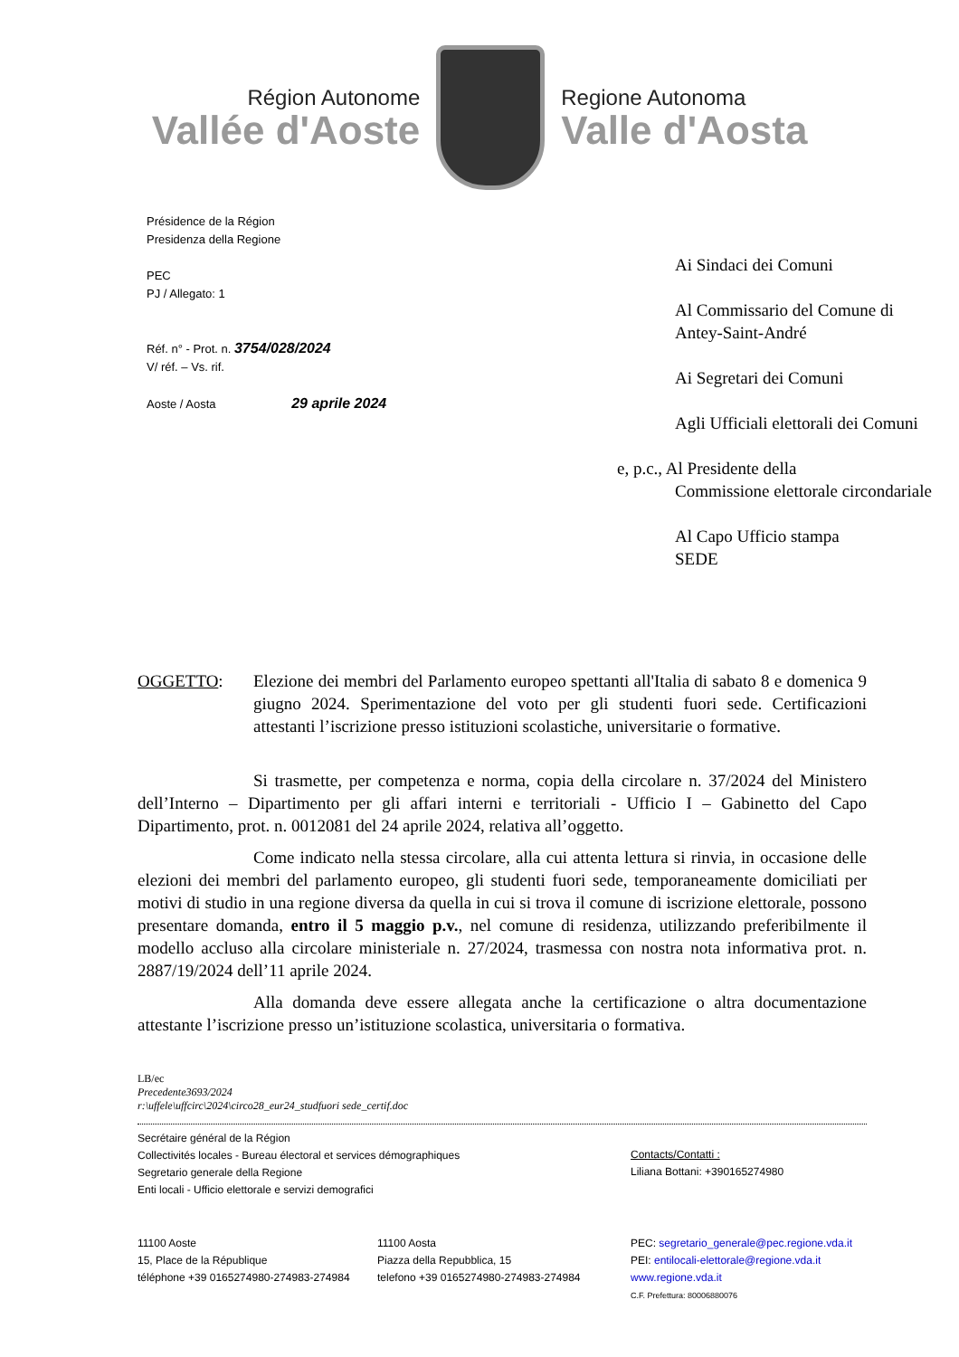Région Autonome
Vallée d'Aoste
Regione Autonoma
Valle d'Aosta
Présidence de la Région
Presidenza della Regione
PEC
PJ / Allegato: 1
Réf. n° - Prot. n. 3754/028/2024
V/ réf. – Vs. rif.
Aoste / Aosta 29 aprile 2024
Ai Sindaci dei Comuni
Al Commissario del Comune di
Antey-Saint-André
Ai Segretari dei Comuni
Agli Ufficiali elettorali dei Comuni
e, p.c., Al Presidente della
Commissione elettorale circondariale
Al Capo Ufficio stampa
SEDE
OGGETTO: Elezione dei membri del Parlamento europeo spettanti all'Italia di sabato 8 e domenica 9 giugno 2024. Sperimentazione del voto per gli studenti fuori sede. Certificazioni attestanti l’iscrizione presso istituzioni scolastiche, universitarie o formative.
Si trasmette, per competenza e norma, copia della circolare n. 37/2024 del Ministero dell’Interno – Dipartimento per gli affari interni e territoriali - Ufficio I – Gabinetto del Capo Dipartimento, prot. n. 0012081 del 24 aprile 2024, relativa all’oggetto.
Come indicato nella stessa circolare, alla cui attenta lettura si rinvia, in occasione delle elezioni dei membri del parlamento europeo, gli studenti fuori sede, temporaneamente domiciliati per motivi di studio in una regione diversa da quella in cui si trova il comune di iscrizione elettorale, possono presentare domanda, entro il 5 maggio p.v., nel comune di residenza, utilizzando preferibilmente il modello accluso alla circolare ministeriale n. 27/2024, trasmessa con nostra nota informativa prot. n. 2887/19/2024 dell’11 aprile 2024.
Alla domanda deve essere allegata anche la certificazione o altra documentazione attestante l’iscrizione presso un’istituzione scolastica, universitaria o formativa.
LB/ec
Precedente3693/2024
r:\uffele\uffcirc\2024\circo28_eur24_studfuori sede_certif.doc
Secrétaire général de la Région
Collectivités locales - Bureau électoral et services démographiques
Segretario generale della Regione
Enti locali - Ufficio elettorale e servizi demografici
Contacts/Contatti :
Liliana Bottani: +390165274980
11100 Aoste
15, Place de la République
téléphone +39 0165274980-274983-274984
11100 Aosta
Piazza della Repubblica, 15
telefono +39 0165274980-274983-274984
PEC: segretario_generale@pec.regione.vda.it
PEI: entilocali-elettorale@regione.vda.it
www.regione.vda.it
C.F. Prefettura: 80006880076